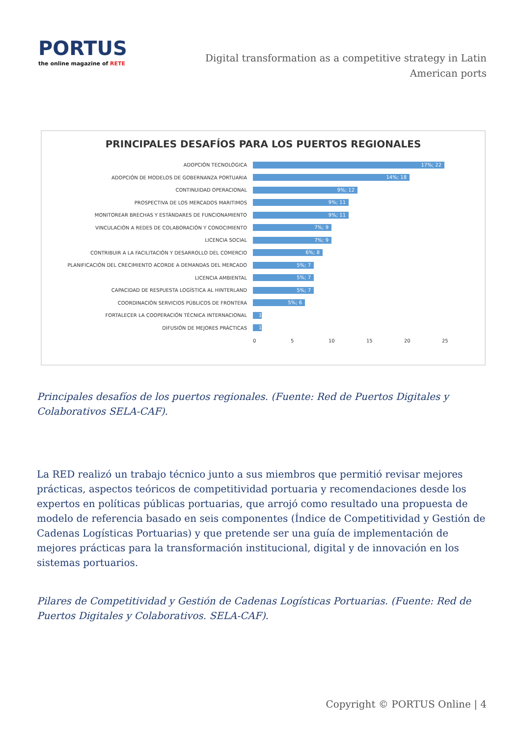PORTUS
the online magazine of RETE
Digital transformation as a competitive strategy in Latin American ports
PRINCIPALES DESAFÍOS PARA LOS PUERTOS REGIONALES
ADOPCIÓN TECNOLÓGICA
17%; 22
ADOPCIÓN DE MODELOS DE GOBERNANZA PORTUARIA
14%; 18
CONTINUIDAD OPERACIONAL
9%; 12
PROSPECTIVA DE LOS MERCADOS MARITIMOS
9%; 11
MONITOREAR BRECHAS Y ESTÁNDARES DE FUNCIONAMIENTO
9%; 11
VINCULACIÓN A REDES DE COLABORACIÓN Y CONOCIMIENTO
7%; 9
LICENCIA SOCIAL
7%; 9
CONTRIBUIR A LA FACILITACIÓN Y DESARROLLO DEL COMERCIO
6%; 8
PLANIFICACIÓN DEL CRECIMIENTO ACORDE A DEMANDAS DEL MERCADO
5%; 7
LICENCIA AMBIENTAL
5%; 7
CAPACIDAD DE RESPUESTA LOGÍSTICA AL HINTERLAND
5%; 7
COORDINACIÓN SERVICIOS PÚBLICOS DE FRONTERA
5%; 6
FORTALECER LA COOPERACIÓN TÉCNICA INTERNACIONAL
1
DIFUSIÓN DE MEJORES PRÁCTICAS
1
0 5 10 15 20 25
Principales desafíos de los puertos regionales. (Fuente: Red de Puertos Digitales y Colaborativos SELA-CAF).
La RED realizó un trabajo técnico junto a sus miembros que permitió revisar mejores prácticas, aspectos teóricos de competitividad portuaria y recomendaciones desde los expertos en políticas públicas portuarias, que arrojó como resultado una propuesta de modelo de referencia basado en seis componentes (Índice de Competitividad y Gestión de Cadenas Logísticas Portuarias) y que pretende ser una guía de implementación de mejores prácticas para la transformación institucional, digital y de innovación en los sistemas portuarios.
Pilares de Competitividad y Gestión de Cadenas Logísticas Portuarias. (Fuente: Red de Puertos Digitales y Colaborativos. SELA-CAF).
Copyright © PORTUS Online | 4